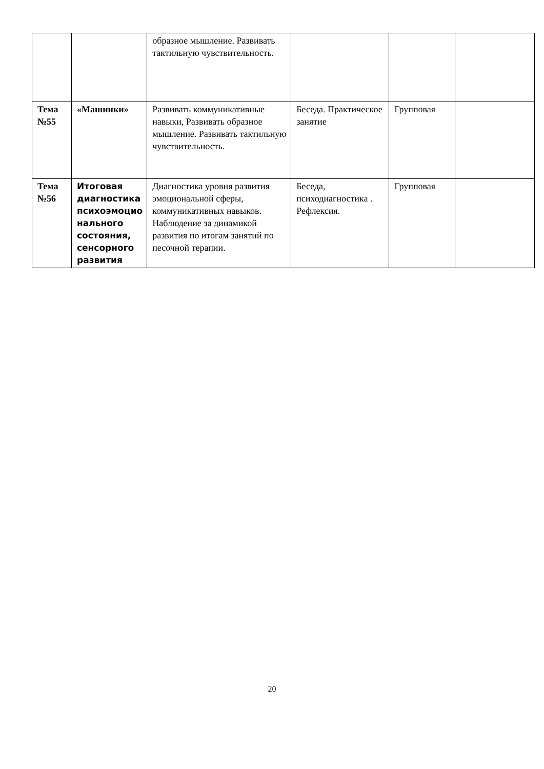| | | образное мышление. Развивать тактильную чувствительность. | | | |
| Тема №55 | «Машинки» | Развивать коммуникативные навыки, Развивать образное мышление. Развивать тактильную чувствительность. | Беседа. Практическое занятие | Групповая | |
| Тема №56 | Итоговая диагностика психоэмоцио нального состояния, сенсорного развития | Диагностика уровня развития эмоциональной сферы, коммуникативных навыков. Наблюдение за динамикой развития по итогам занятий по песочной терапии. | Беседа, психодиагностика . Рефлексия. | Групповая | |
20